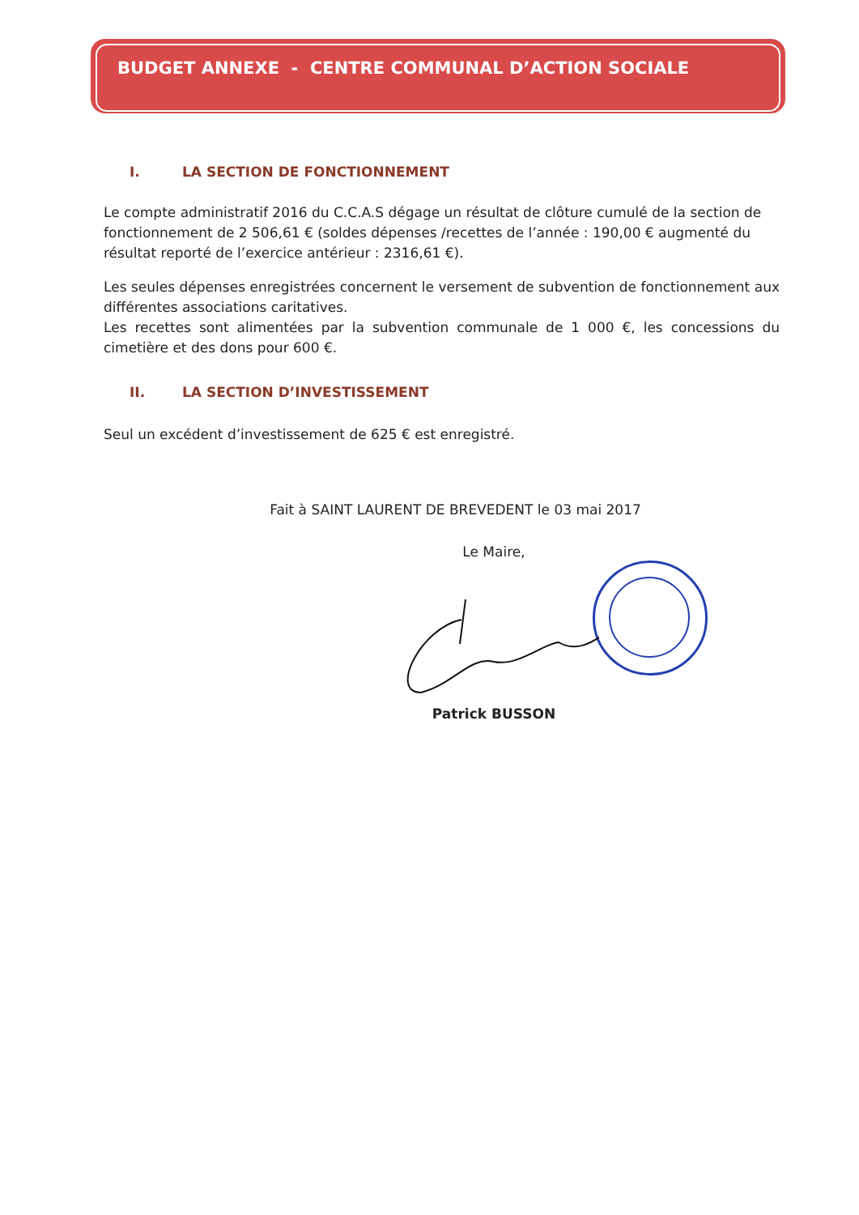BUDGET ANNEXE - CENTRE COMMUNAL D’ACTION SOCIALE
I. LA SECTION DE FONCTIONNEMENT
Le compte administratif 2016 du C.C.A.S dégage un résultat de clôture cumulé de la section de fonctionnement de 2 506,61 € (soldes dépenses /recettes de l’année : 190,00 € augmenté du résultat reporté de l’exercice antérieur : 2316,61 €).
Les seules dépenses enregistrées concernent le versement de subvention de fonctionnement aux différentes associations caritatives.
Les recettes sont alimentées par la subvention communale de 1 000 €, les concessions du cimetière et des dons pour 600 €.
II. LA SECTION D’INVESTISSEMENT
Seul un excédent d’investissement de 625 € est enregistré.
Fait à SAINT LAURENT DE BREVEDENT le 03 mai 2017
Le Maire,
Patrick BUSSON